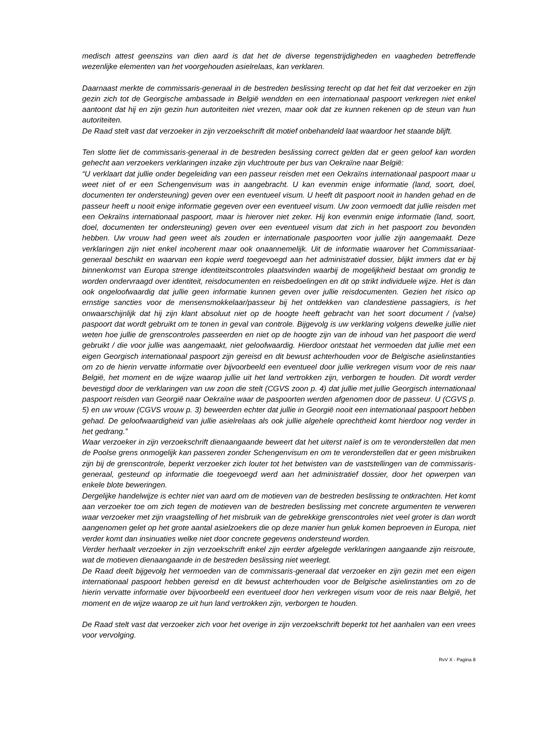medisch attest geenszins van dien aard is dat het de diverse tegenstrijdigheden en vaagheden betreffende wezenlijke elementen van het voorgehouden asielrelaas, kan verklaren.
Daarnaast merkte de commissaris-generaal in de bestreden beslissing terecht op dat het feit dat verzoeker en zijn gezin zich tot de Georgische ambassade in België wendden en een internationaal paspoort verkregen niet enkel aantoont dat hij en zijn gezin hun autoriteiten niet vrezen, maar ook dat ze kunnen rekenen op de steun van hun autoriteiten.
De Raad stelt vast dat verzoeker in zijn verzoekschrift dit motief onbehandeld laat waardoor het staande blijft.
Ten slotte liet de commissaris-generaal in de bestreden beslissing correct gelden dat er geen geloof kan worden gehecht aan verzoekers verklaringen inzake zijn vluchtroute per bus van Oekraïne naar België:
“U verklaart dat jullie onder begeleiding van een passeur reisden met een Oekraïns internationaal paspoort maar u weet niet of er een Schengenvisum was in aangebracht. U kan evenmin enige informatie (land, soort, doel, documenten ter ondersteuning) geven over een eventueel visum. U heeft dit paspoort nooit in handen gehad en de passeur heeft u nooit enige informatie gegeven over een eventueel visum. Uw zoon vermoedt dat jullie reisden met een Oekraïns internationaal paspoort, maar is hierover niet zeker. Hij kon evenmin enige informatie (land, soort, doel, documenten ter ondersteuning) geven over een eventueel visum dat zich in het paspoort zou bevonden hebben. Uw vrouw had geen weet als zouden er internationale paspoorten voor jullie zijn aangemaakt. Deze verklaringen zijn niet enkel incoherent maar ook onaannemelijk. Uit de informatie waarover het Commissariaat-generaal beschikt en waarvan een kopie werd toegevoegd aan het administratief dossier, blijkt immers dat er bij binnenkomst van Europa strenge identiteitscontroles plaatsvinden waarbij de mogelijkheid bestaat om grondig te worden ondervraagd over identiteit, reisdocumenten en reisbedoelingen en dit op strikt individuele wijze. Het is dan ook ongeloofwaardig dat jullie geen informatie kunnen geven over jullie reisdocumenten. Gezien het risico op ernstige sancties voor de mensensmokkelaar/passeur bij het ontdekken van clandestiene passagiers, is het onwaarschijnlijk dat hij zijn klant absoluut niet op de hoogte heeft gebracht van het soort document / (valse) paspoort dat wordt gebruikt om te tonen in geval van controle. Bijgevolg is uw verklaring volgens dewelke jullie niet weten hoe jullie de grenscontroles passeerden en niet op de hoogte zijn van de inhoud van het paspoort die werd gebruikt / die voor jullie was aangemaakt, niet geloofwaardig. Hierdoor ontstaat het vermoeden dat jullie met een eigen Georgisch internationaal paspoort zijn gereisd en dit bewust achterhouden voor de Belgische asielinstanties om zo de hierin vervatte informatie over bijvoorbeeld een eventueel door jullie verkregen visum voor de reis naar België, het moment en de wijze waarop jullie uit het land vertrokken zijn, verborgen te houden. Dit wordt verder bevestigd door de verklaringen van uw zoon die stelt (CGVS zoon p. 4) dat jullie met jullie Georgisch internationaal paspoort reisden van Georgië naar Oekraïne waar de paspoorten werden afgenomen door de passeur. U (CGVS p. 5) en uw vrouw (CGVS vrouw p. 3) beweerden echter dat jullie in Georgië nooit een internationaal paspoort hebben gehad. De geloofwaardigheid van jullie asielrelaas als ook jullie algehele oprechtheid komt hierdoor nog verder in het gedrang.”
Waar verzoeker in zijn verzoekschrift dienaangaande beweert dat het uiterst naïef is om te veronderstellen dat men de Poolse grens onmogelijk kan passeren zonder Schengenvisum en om te veronderstellen dat er geen misbruiken zijn bij de grenscontrole, beperkt verzoeker zich louter tot het betwisten van de vaststellingen van de commissaris-generaal, gesteund op informatie die toegevoegd werd aan het administratief dossier, door het opwerpen van enkele blote beweringen.
Dergelijke handelwijze is echter niet van aard om de motieven van de bestreden beslissing te ontkrachten. Het komt aan verzoeker toe om zich tegen de motieven van de bestreden beslissing met concrete argumenten te verweren waar verzoeker met zijn vraagstelling of het misbruik van de gebrekkige grenscontroles niet veel groter is dan wordt aangenomen gelet op het grote aantal asielzoekers die op deze manier hun geluk komen beproeven in Europa, niet verder komt dan insinuaties welke niet door concrete gegevens ondersteund worden.
Verder herhaalt verzoeker in zijn verzoekschrift enkel zijn eerder afgelegde verklaringen aangaande zijn reisroute, wat de motieven dienaangaande in de bestreden beslissing niet weerlegt.
De Raad deelt bijgevolg het vermoeden van de commissaris-generaal dat verzoeker en zijn gezin met een eigen internationaal paspoort hebben gereisd en dit bewust achterhouden voor de Belgische asielinstanties om zo de hierin vervatte informatie over bijvoorbeeld een eventueel door hen verkregen visum voor de reis naar België, het moment en de wijze waarop ze uit hun land vertrokken zijn, verborgen te houden.
De Raad stelt vast dat verzoeker zich voor het overige in zijn verzoekschrift beperkt tot het aanhalen van een vrees voor vervolging.
RvV X - Pagina 8